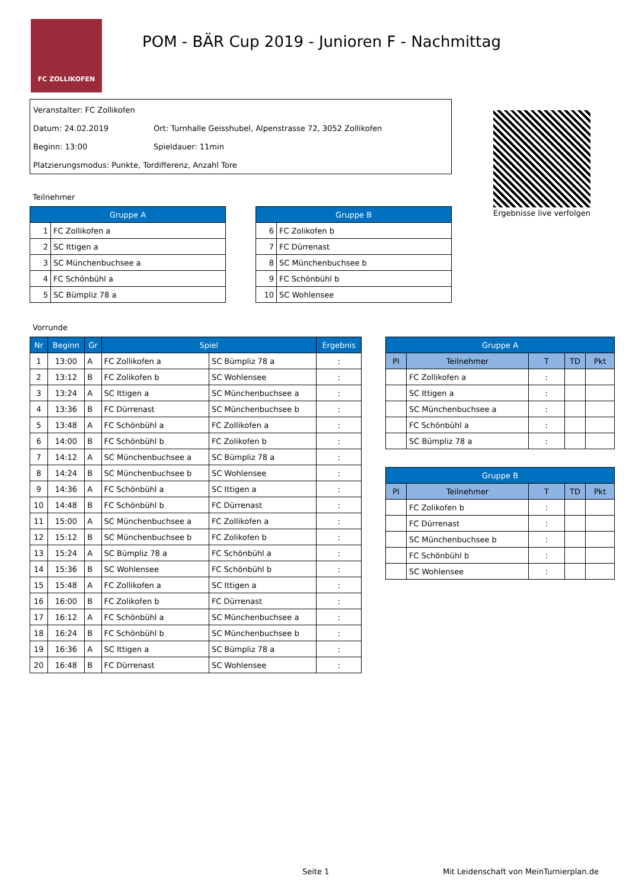FC ZOLLIKOFEN
POM - BÄR Cup 2019 - Junioren F - Nachmittag
Veranstalter: FC Zollikofen
Datum: 24.02.2019 Ort: Turnhalle Geisshubel, Alpenstrasse 72, 3052 Zollikofen
Beginn: 13:00 Spieldauer: 11min
Platzierungsmodus: Punkte, Tordifferenz, Anzahl Tore
Ergebnisse live verfolgen
Teilnehmer
| Gruppe A | |
| --- | --- |
| 1 | FC Zollikofen a |
| 2 | SC Ittigen a |
| 3 | SC Münchenbuchsee a |
| 4 | FC Schönbühl a |
| 5 | SC Bümpliz 78 a |
| Gruppe B | |
| --- | --- |
| 6 | FC Zolikofen b |
| 7 | FC Dürrenast |
| 8 | SC Münchenbuchsee b |
| 9 | FC Schönbühl b |
| 10 | SC Wohlensee |
Vorrunde
| Nr | Beginn | Gr | Spiel | | Ergebnis |
| --- | --- | --- | --- | --- | --- |
| 1 | 13:00 | A | FC Zollikofen a | SC Bümpliz 78 a | : |
| 2 | 13:12 | B | FC Zolikofen b | SC Wohlensee | : |
| 3 | 13:24 | A | SC Ittigen a | SC Münchenbuchsee a | : |
| 4 | 13:36 | B | FC Dürrenast | SC Münchenbuchsee b | : |
| 5 | 13:48 | A | FC Schönbühl a | FC Zollikofen a | : |
| 6 | 14:00 | B | FC Schönbühl b | FC Zolikofen b | : |
| 7 | 14:12 | A | SC Münchenbuchsee a | SC Bümpliz 78 a | : |
| 8 | 14:24 | B | SC Münchenbuchsee b | SC Wohlensee | : |
| 9 | 14:36 | A | FC Schönbühl a | SC Ittigen a | : |
| 10 | 14:48 | B | FC Schönbühl b | FC Dürrenast | : |
| 11 | 15:00 | A | SC Münchenbuchsee a | FC Zollikofen a | : |
| 12 | 15:12 | B | SC Münchenbuchsee b | FC Zolikofen b | : |
| 13 | 15:24 | A | SC Bümpliz 78 a | FC Schönbühl a | : |
| 14 | 15:36 | B | SC Wohlensee | FC Schönbühl b | : |
| 15 | 15:48 | A | FC Zollikofen a | SC Ittigen a | : |
| 16 | 16:00 | B | FC Zolikofen b | FC Dürrenast | : |
| 17 | 16:12 | A | FC Schönbühl a | SC Münchenbuchsee a | : |
| 18 | 16:24 | B | FC Schönbühl b | SC Münchenbuchsee b | : |
| 19 | 16:36 | A | SC Ittigen a | SC Bümpliz 78 a | : |
| 20 | 16:48 | B | FC Dürrenast | SC Wohlensee | : |
| Gruppe A | | | | |
| --- | --- | --- | --- | --- |
| Pl | Teilnehmer | T | TD | Pkt |
| | FC Zollikofen a | : | | |
| | SC Ittigen a | : | | |
| | SC Münchenbuchsee a | : | | |
| | FC Schönbühl a | : | | |
| | SC Bümpliz 78 a | : | | |
| Gruppe B | | | | |
| --- | --- | --- | --- | --- |
| Pl | Teilnehmer | T | TD | Pkt |
| | FC Zolikofen b | : | | |
| | FC Dürrenast | : | | |
| | SC Münchenbuchsee b | : | | |
| | FC Schönbühl b | : | | |
| | SC Wohlensee | : | | |
Seite 1
Mit Leidenschaft von MeinTurnierplan.de